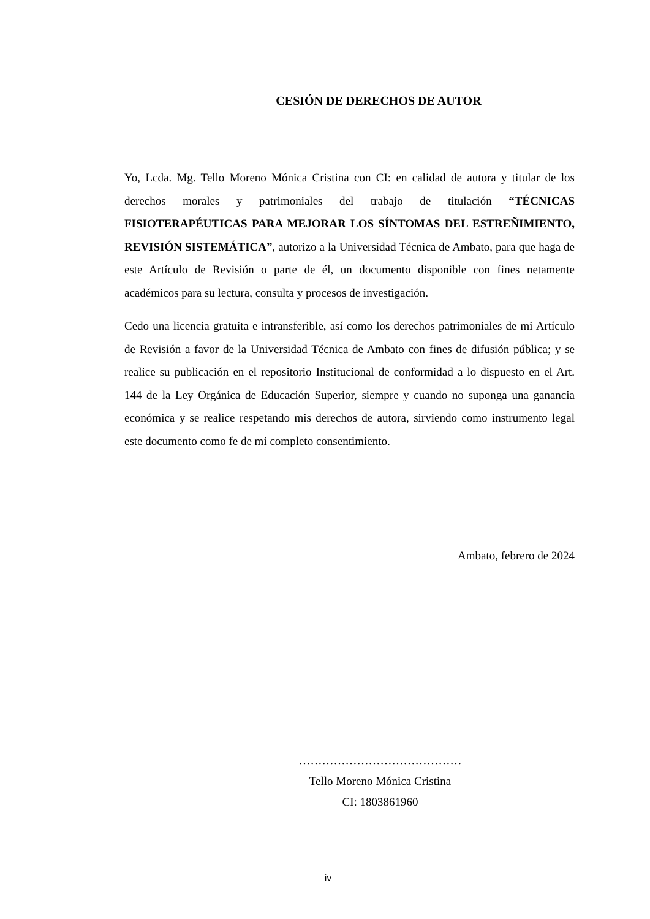CESIÓN DE DERECHOS DE AUTOR
Yo, Lcda. Mg. Tello Moreno Mónica Cristina con CI: en calidad de autora y titular de los derechos morales y patrimoniales del trabajo de titulación “TÉCNICAS FISIOTERAPÉUTICAS PARA MEJORAR LOS SÍNTOMAS DEL ESTREÑIMIENTO, REVISIÓN SISTEMÁTICA”, autorizo a la Universidad Técnica de Ambato, para que haga de este Artículo de Revisión o parte de él, un documento disponible con fines netamente académicos para su lectura, consulta y procesos de investigación.
Cedo una licencia gratuita e intransferible, así como los derechos patrimoniales de mi Artículo de Revisión a favor de la Universidad Técnica de Ambato con fines de difusión pública; y se realice su publicación en el repositorio Institucional de conformidad a lo dispuesto en el Art. 144 de la Ley Orgánica de Educación Superior, siempre y cuando no suponga una ganancia económica y se realice respetando mis derechos de autora, sirviendo como instrumento legal este documento como fe de mi completo consentimiento.
Ambato, febrero de 2024
……………………………………
Tello Moreno Mónica Cristina
CI: 1803861960
iv